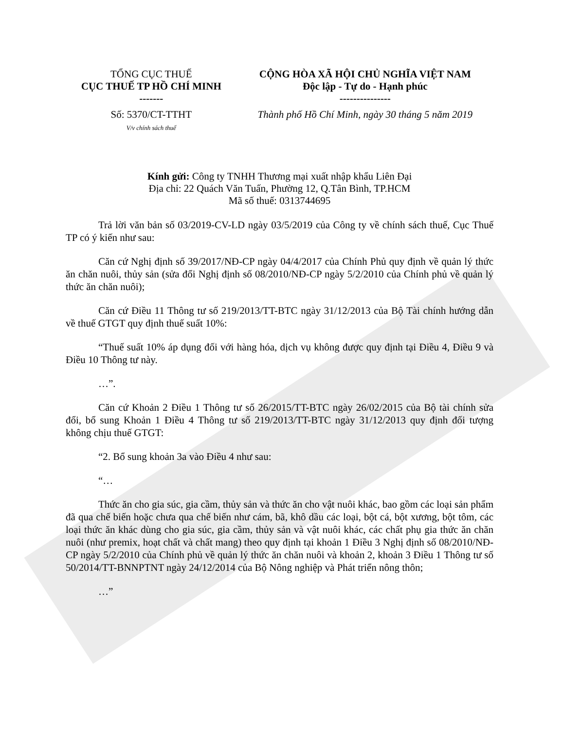| TỔNG CỤC THUẾ CỤC THUẾ TP HỒ CHÍ MINH ------- | CỘNG HÒA XÃ HỘI CHỦ NGHĨA VIỆT NAM Độc lập - Tự do - Hạnh phúc --------------- |
| Số: 5370/CT-TTHT V/v chính sách thuế | Thành phố Hồ Chí Minh, ngày 30 tháng 5 năm 2019 |
Kính gửi: Công ty TNHH Thương mại xuất nhập khẩu Liên Đại
Địa chỉ: 22 Quách Văn Tuấn, Phường 12, Q.Tân Bình, TP.HCM
Mã số thuế: 0313744695
Trả lời văn bản số 03/2019-CV-LD ngày 03/5/2019 của Công ty về chính sách thuế, Cục Thuế TP có ý kiến như sau:
Căn cứ Nghị định số 39/2017/NĐ-CP ngày 04/4/2017 của Chính Phủ quy định về quản lý thức ăn chăn nuôi, thủy sản (sửa đổi Nghị định số 08/2010/NĐ-CP ngày 5/2/2010 của Chính phủ về quản lý thức ăn chăn nuôi);
Căn cứ Điều 11 Thông tư số 219/2013/TT-BTC ngày 31/12/2013 của Bộ Tài chính hướng dẫn về thuế GTGT quy định thuế suất 10%:
“Thuế suất 10% áp dụng đối với hàng hóa, dịch vụ không được quy định tại Điều 4, Điều 9 và Điều 10 Thông tư này.
…”.
Căn cứ Khoản 2 Điều 1 Thông tư số 26/2015/TT-BTC ngày 26/02/2015 của Bộ tài chính sửa đổi, bổ sung Khoản 1 Điều 4 Thông tư số 219/2013/TT-BTC ngày 31/12/2013 quy định đối tượng không chịu thuế GTGT:
“2. Bổ sung khoản 3a vào Điều 4 như sau:
“…
Thức ăn cho gia súc, gia cầm, thủy sản và thức ăn cho vật nuôi khác, bao gồm các loại sản phẩm đã qua chế biến hoặc chưa qua chế biến như cám, bã, khô dầu các loại, bột cá, bột xương, bột tôm, các loại thức ăn khác dùng cho gia súc, gia cầm, thủy sản và vật nuôi khác, các chất phụ gia thức ăn chăn nuôi (như premix, hoạt chất và chất mang) theo quy định tại khoản 1 Điều 3 Nghị định số 08/2010/NĐ-CP ngày 5/2/2010 của Chính phủ về quản lý thức ăn chăn nuôi và khoản 2, khoản 3 Điều 1 Thông tư số 50/2014/TT-BNNPTNT ngày 24/12/2014 của Bộ Nông nghiệp và Phát triển nông thôn;
…”